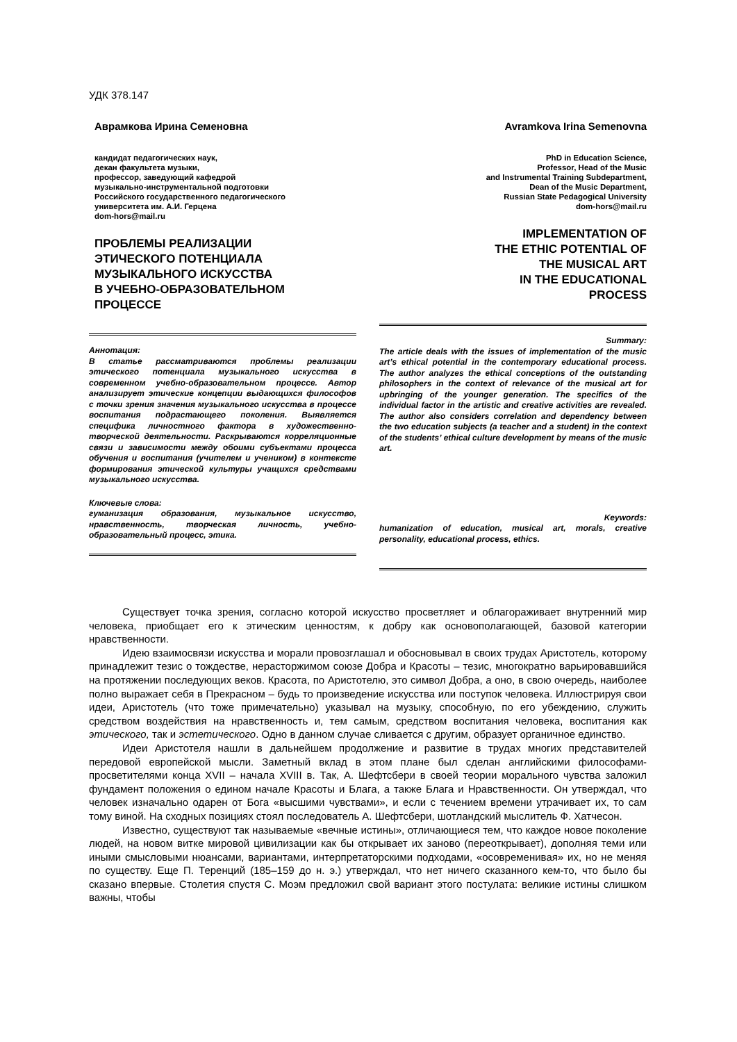УДК 378.147
Аврамкова Ирина Семеновна
кандидат педагогических наук,
декан факультета музыки,
профессор, заведующий кафедрой
музыкально-инструментальной подготовки
Российского государственного педагогического
университета им. А.И. Герцена
dom-hors@mail.ru
ПРОБЛЕМЫ РЕАЛИЗАЦИИ
ЭТИЧЕСКОГО ПОТЕНЦИАЛА
МУЗЫКАЛЬНОГО ИСКУССТВА
В УЧЕБНО-ОБРАЗОВАТЕЛЬНОМ
ПРОЦЕССЕ
Аннотация:
В статье рассматриваются проблемы реализации этического потенциала музыкального искусства в современном учебно-образовательном процессе. Автор анализирует этические концепции выдающихся философов с точки зрения значения музыкального искусства в процессе воспитания подрастающего поколения. Выявляется специфика личностного фактора в художественно-творческой деятельности. Раскрываются корреляционные связи и зависимости между обоими субъектами процесса обучения и воспитания (учителем и учеником) в контексте формирования этической культуры учащихся средствами музыкального искусства.
Ключевые слова:
гуманизация образования, музыкальное искусство, нравственность, творческая личность, учебно-образовательный процесс, этика.
Avramkova Irina Semenovna
PhD in Education Science,
Professor, Head of the Music
and Instrumental Training Subdepartment,
Dean of the Music Department,
Russian State Pedagogical University
dom-hors@mail.ru
IMPLEMENTATION OF
THE ETHIC POTENTIAL OF
THE MUSICAL ART
IN THE EDUCATIONAL
PROCESS
Summary:
The article deals with the issues of implementation of the music art’s ethical potential in the contemporary educational process. The author analyzes the ethical conceptions of the outstanding philosophers in the context of relevance of the musical art for upbringing of the younger generation. The specifics of the individual factor in the artistic and creative activities are revealed. The author also considers correlation and dependency between the two education subjects (a teacher and a student) in the context of the students’ ethical culture development by means of the music art.
Keywords:
humanization of education, musical art, morals, creative personality, educational process, ethics.
Существует точка зрения, согласно которой искусство просветляет и облагораживает внутренний мир человека, приобщает его к этическим ценностям, к добру как основополагающей, базовой категории нравственности.
Идею взаимосвязи искусства и морали провозглашал и обосновывал в своих трудах Аристотель, которому принадлежит тезис о тождестве, нерасторжимом союзе Добра и Красоты – тезис, многократно варьировавшийся на протяжении последующих веков. Красота, по Аристотелю, это символ Добра, а оно, в свою очередь, наиболее полно выражает себя в Прекрасном – будь то произведение искусства или поступок человека. Иллюстрируя свои идеи, Аристотель (что тоже примечательно) указывал на музыку, способную, по его убеждению, служить средством воздействия на нравственность и, тем самым, средством воспитания человека, воспитания как этического, так и эстетического. Одно в данном случае сливается с другим, образует органичное единство.
Идеи Аристотеля нашли в дальнейшем продолжение и развитие в трудах многих представителей передовой европейской мысли. Заметный вклад в этом плане был сделан английскими философами-просветителями конца XVII – начала XVIII в. Так, А. Шефтсбери в своей теории морального чувства заложил фундамент положения о едином начале Красоты и Блага, а также Блага и Нравственности. Он утверждал, что человек изначально одарен от Бога «высшими чувствами», и если с течением времени утрачивает их, то сам тому виной. На сходных позициях стоял последователь А. Шефтсбери, шотландский мыслитель Ф. Хатчесон.
Известно, существуют так называемые «вечные истины», отличающиеся тем, что каждое новое поколение людей, на новом витке мировой цивилизации как бы открывает их заново (переоткрывает), дополняя теми или иными смысловыми нюансами, вариантами, интерпретаторскими подходами, «осовременивая» их, но не меняя по существу. Еще П. Теренций (185–159 до н. э.) утверждал, что нет ничего сказанного кем-то, что было бы сказано впервые. Столетия спустя С. Моэм предложил свой вариант этого постулата: великие истины слишком важны, чтобы